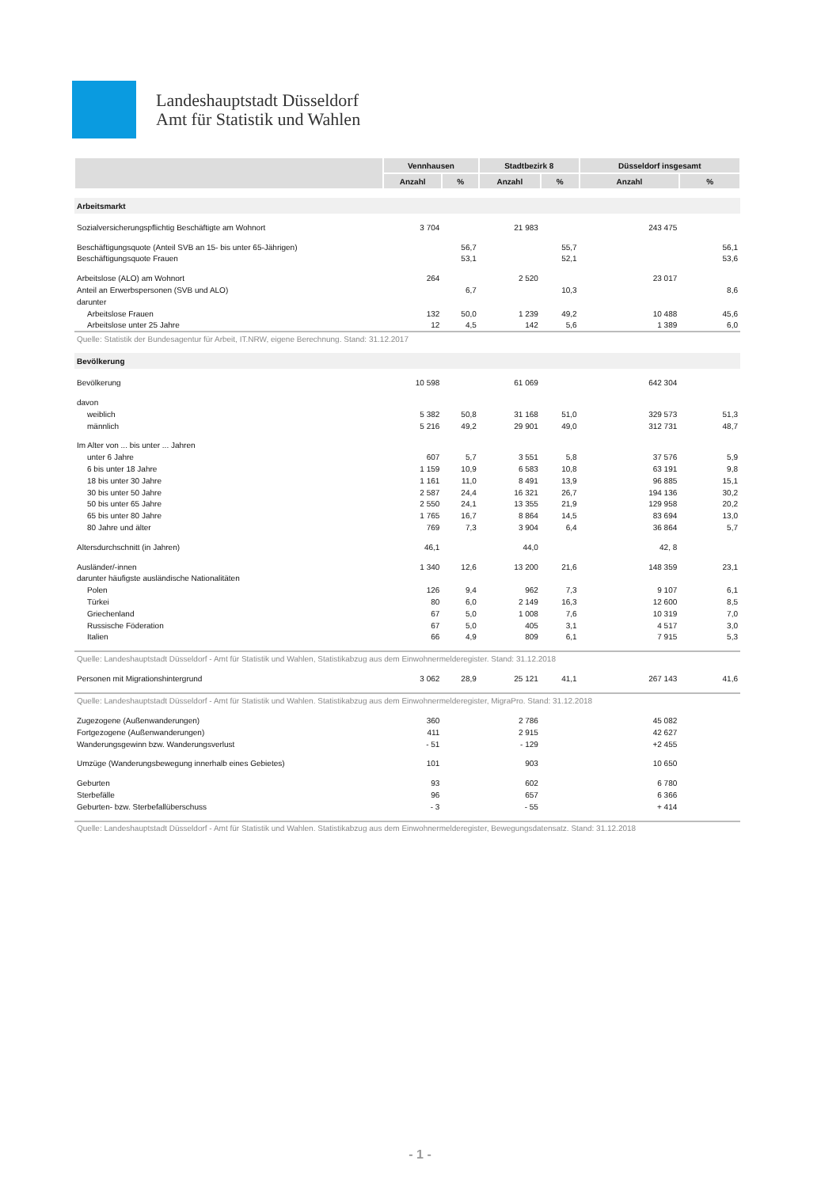Landeshauptstadt Düsseldorf
Amt für Statistik und Wahlen
| | Vennhausen | | Stadtbezirk 8 | | Düsseldorf insgesamt | |
| --- | --- | --- | --- | --- | --- | --- |
| | Anzahl | % | Anzahl | % | Anzahl | % |
| Arbeitsmarkt | | | | | | |
| Sozialversicherungspflichtig Beschäftigte am Wohnort | 3 704 | | 21 983 | | 243 475 | |
| Beschäftigungsquote (Anteil SVB an 15- bis unter 65-Jährigen) | | 56,7 | | 55,7 | | 56,1 |
| Beschäftigungsquote Frauen | | 53,1 | | 52,1 | | 53,6 |
| Arbeitslose (ALO) am Wohnort | 264 | | 2 520 | | 23 017 | |
| Anteil an Erwerbspersonen (SVB und ALO) | | 6,7 | | 10,3 | | 8,6 |
| darunter | | | | | | |
| Arbeitslose Frauen | 132 | 50,0 | 1 239 | 49,2 | 10 488 | 45,6 |
| Arbeitslose unter 25 Jahre | 12 | 4,5 | 142 | 5,6 | 1 389 | 6,0 |
| Quelle: Statistik der Bundesagentur für Arbeit, IT.NRW, eigene Berechnung. Stand: 31.12.2017 | | | | | | |
| Bevölkerung | | | | | | |
| Bevölkerung | 10 598 | | 61 069 | | 642 304 | |
| davon | | | | | | |
| weiblich | 5 382 | 50,8 | 31 168 | 51,0 | 329 573 | 51,3 |
| männlich | 5 216 | 49,2 | 29 901 | 49,0 | 312 731 | 48,7 |
| Im Alter von ... bis unter ... Jahren | | | | | | |
| unter 6 Jahre | 607 | 5,7 | 3 551 | 5,8 | 37 576 | 5,9 |
| 6 bis unter 18 Jahre | 1 159 | 10,9 | 6 583 | 10,8 | 63 191 | 9,8 |
| 18 bis unter 30 Jahre | 1 161 | 11,0 | 8 491 | 13,9 | 96 885 | 15,1 |
| 30 bis unter 50 Jahre | 2 587 | 24,4 | 16 321 | 26,7 | 194 136 | 30,2 |
| 50 bis unter 65 Jahre | 2 550 | 24,1 | 13 355 | 21,9 | 129 958 | 20,2 |
| 65 bis unter 80 Jahre | 1 765 | 16,7 | 8 864 | 14,5 | 83 694 | 13,0 |
| 80 Jahre und älter | 769 | 7,3 | 3 904 | 6,4 | 36 864 | 5,7 |
| Altersdurchschnitt (in Jahren) | 46,1 | | 44,0 | | 42, 8 | |
| Ausländer/-innen | 1 340 | 12,6 | 13 200 | 21,6 | 148 359 | 23,1 |
| darunter häufigste ausländische Nationalitäten | | | | | | |
| Polen | 126 | 9,4 | 962 | 7,3 | 9 107 | 6,1 |
| Türkei | 80 | 6,0 | 2 149 | 16,3 | 12 600 | 8,5 |
| Griechenland | 67 | 5,0 | 1 008 | 7,6 | 10 319 | 7,0 |
| Russische Föderation | 67 | 5,0 | 405 | 3,1 | 4 517 | 3,0 |
| Italien | 66 | 4,9 | 809 | 6,1 | 7 915 | 5,3 |
| Quelle: Landeshauptstadt Düsseldorf - Amt für Statistik und Wahlen, Statistikabzug aus dem Einwohnermelderegister. Stand: 31.12.2018 | | | | | | |
| Personen mit Migrationshintergrund | 3 062 | 28,9 | 25 121 | 41,1 | 267 143 | 41,6 |
| Quelle: Landeshauptstadt Düsseldorf - Amt für Statistik und Wahlen. Statistikabzug aus dem Einwohnermelderegister, MigraPro. Stand: 31.12.2018 | | | | | | |
| Zugezogene (Außenwanderungen) | 360 | | 2 786 | | 45 082 | |
| Fortgezogene (Außenwanderungen) | 411 | | 2 915 | | 42 627 | |
| Wanderungsgewinn bzw. Wanderungsverlust | - 51 | | - 129 | | +2 455 | |
| Umzüge (Wanderungsbewegung innerhalb eines Gebietes) | 101 | | 903 | | 10 650 | |
| Geburten | 93 | | 602 | | 6 780 | |
| Sterbefälle | 96 | | 657 | | 6 366 | |
| Geburten- bzw. Sterbefallüberschuss | - 3 | | - 55 | | + 414 | |
| Quelle: Landeshauptstadt Düsseldorf - Amt für Statistik und Wahlen. Statistikabzug aus dem Einwohnermelderegister, Bewegungsdatensatz. Stand: 31.12.2018 | | | | | | |
- 1 -